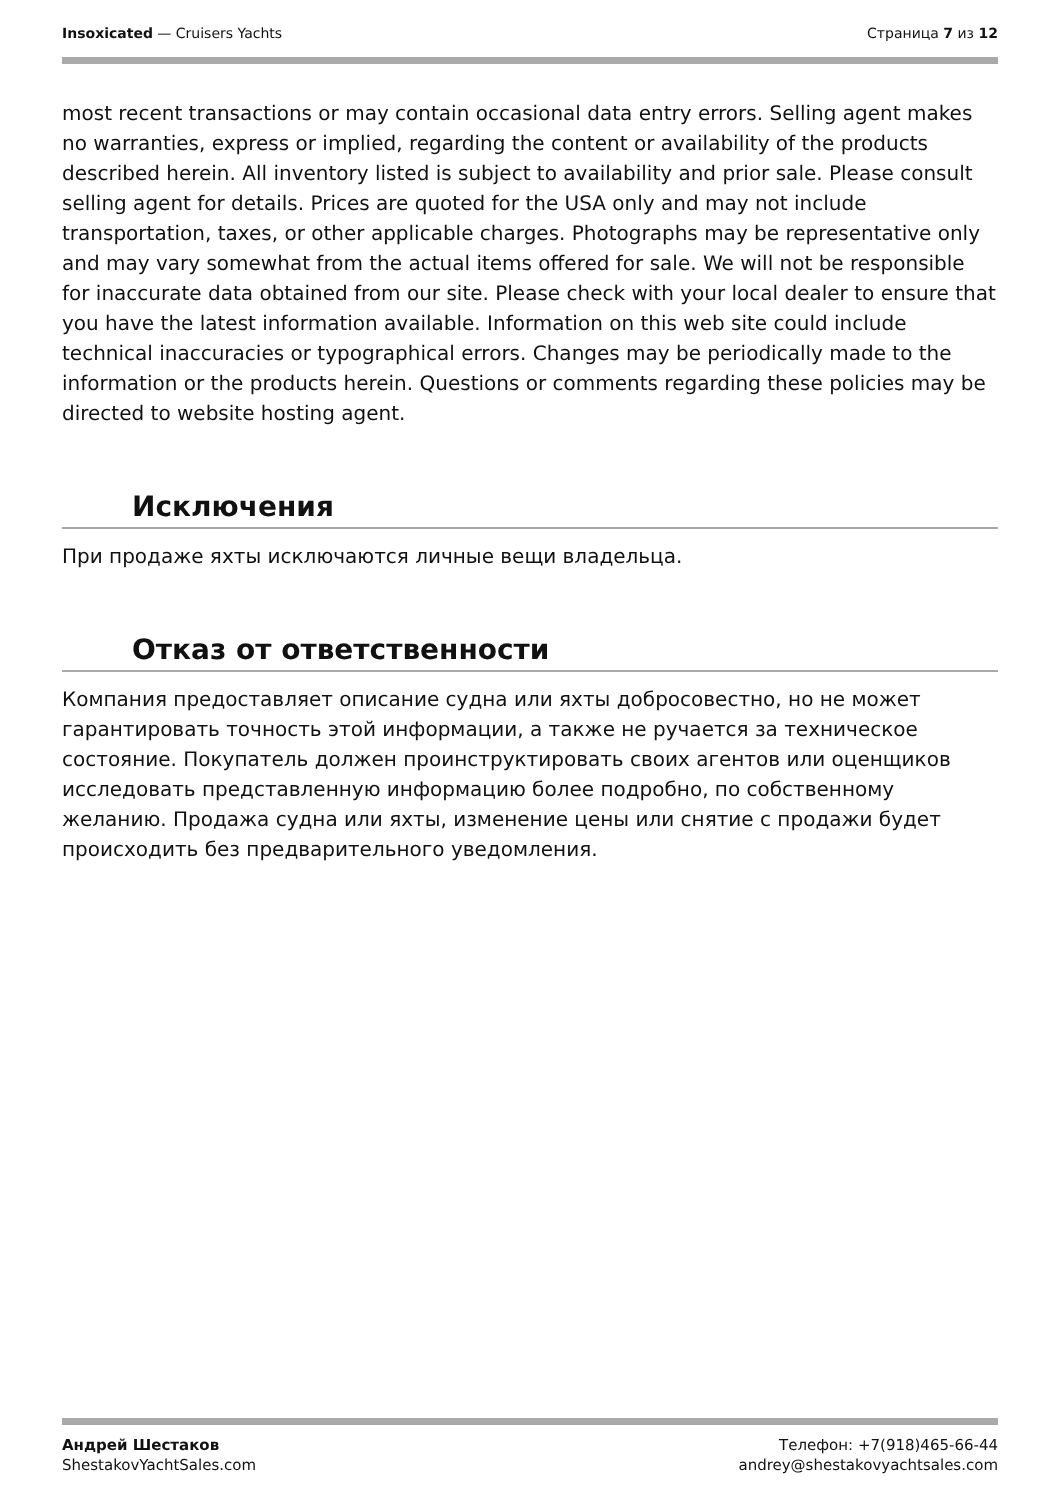Insoxicated — Cruisers Yachts Страница 7 из 12
most recent transactions or may contain occasional data entry errors. Selling agent makes no warranties, express or implied, regarding the content or availability of the products described herein. All inventory listed is subject to availability and prior sale. Please consult selling agent for details. Prices are quoted for the USA only and may not include transportation, taxes, or other applicable charges. Photographs may be representative only and may vary somewhat from the actual items offered for sale. We will not be responsible for inaccurate data obtained from our site. Please check with your local dealer to ensure that you have the latest information available. Information on this web site could include technical inaccuracies or typographical errors. Changes may be periodically made to the information or the products herein. Questions or comments regarding these policies may be directed to website hosting agent.
Исключения
При продаже яхты исключаются личные вещи владельца.
Отказ от ответственности
Компания предоставляет описание судна или яхты добросовестно, но не может гарантировать точность этой информации, а также не ручается за техническое состояние. Покупатель должен проинструктировать своих агентов или оценщиков исследовать представленную информацию более подробно, по собственному желанию. Продажа судна или яхты, изменение цены или снятие с продажи будет происходить без предварительного уведомления.
Андрей Шестаков
ShestakovYachtSales.com
Телефон: +7(918)465-66-44
andrey@shestakovyachtsales.com